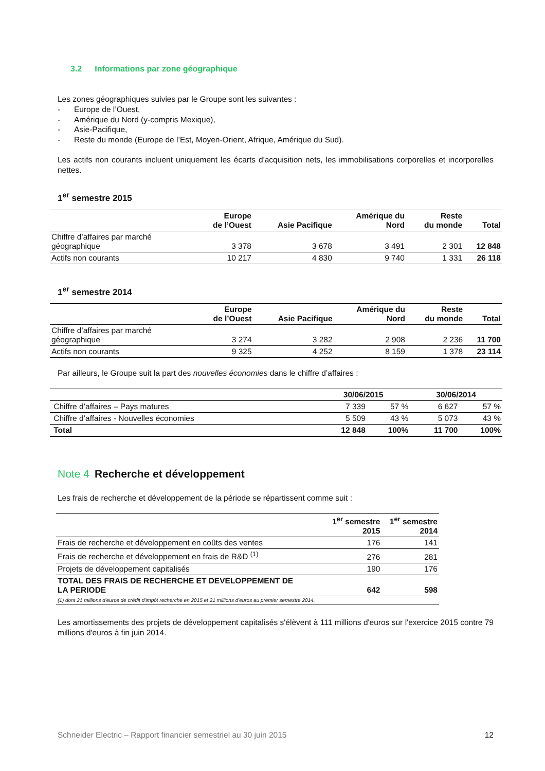3.2 Informations par zone géographique
Les zones géographiques suivies par le Groupe sont les suivantes :
- Europe de l’Ouest,
- Amérique du Nord (y-compris Mexique),
- Asie-Pacifique,
- Reste du monde (Europe de l’Est, Moyen-Orient, Afrique, Amérique du Sud).
Les actifs non courants incluent uniquement les écarts d'acquisition nets, les immobilisations corporelles et incorporelles nettes.
1<sup>er</sup> semestre 2015
| | Europe de l’Ouest | Asie Pacifique | Amérique du Nord | Reste du monde | Total |
| --- | --- | --- | --- | --- | --- |
| Chiffre d’affaires par marché géographique | 3 378 | 3 678 | 3 491 | 2 301 | 12 848 |
| Actifs non courants | 10 217 | 4 830 | 9 740 | 1 331 | 26 118 |
1<sup>er</sup> semestre 2014
| | Europe de l’Ouest | Asie Pacifique | Amérique du Nord | Reste du monde | Total |
| --- | --- | --- | --- | --- | --- |
| Chiffre d’affaires par marché géographique | 3 274 | 3 282 | 2 908 | 2 236 | 11 700 |
| Actifs non courants | 9 325 | 4 252 | 8 159 | 1 378 | 23 114 |
Par ailleurs, le Groupe suit la part des nouvelles économies dans le chiffre d’affaires :
| | 30/06/2015 | | 30/06/2014 | |
| --- | --- | --- | --- | --- |
| Chiffre d’affaires – Pays matures | 7 339 | 57 % | 6 627 | 57 % |
| Chiffre d’affaires - Nouvelles économies | 5 509 | 43 % | 5 073 | 43 % |
| Total | 12 848 | 100% | 11 700 | 100% |
Note 4 Recherche et développement
Les frais de recherche et développement de la période se répartissent comme suit :
| | 1<sup>er</sup> semestre 2015 | 1<sup>er</sup> semestre 2014 |
| --- | --- | --- |
| Frais de recherche et développement en coûts des ventes | 176 | 141 |
| Frais de recherche et développement en frais de R&D <sup>(1)</sup> | 276 | 281 |
| Projets de développement capitalisés | 190 | 176 |
| TOTAL DES FRAIS DE RECHERCHE ET DEVELOPPEMENT DE LA PERIODE | 642 | 598 |
| (1) dont 21 millions d'euros de crédit d'impôt recherche en 2015 et 21 millions d'euros au premier semestre 2014. | | |
Les amortissements des projets de développement capitalisés s'élèvent à 111 millions d'euros sur l'exercice 2015 contre 79 millions d'euros à fin juin 2014.
Schneider Electric – Rapport financier semestriel au 30 juin 2015 12